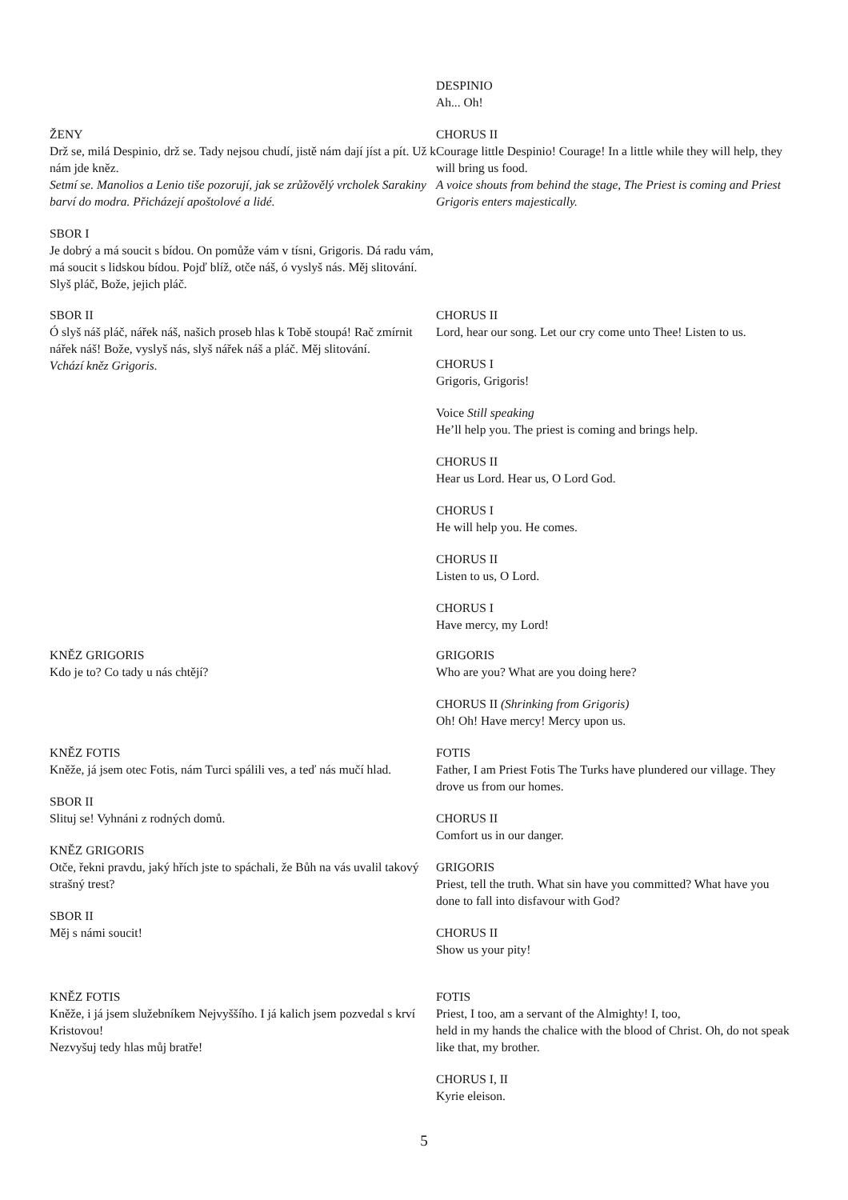DESPINIO
Ah... Oh!
ŽENY
Drž se, milá Despinio, drž se. Tady nejsou chudí, jistě nám dají jíst a pít. Už k nám jde kněz.
Setmí se. Manolios a Lenio tiše pozorují, jak se zrůžovělý vrcholek Sarakiny barví do modra. Přicházejí apoštolové a lidé.
CHORUS II
Courage little Despinio! Courage! In a little while they will help, they will bring us food.
A voice shouts from behind the stage, The Priest is coming and Priest Grigoris enters majestically.
SBOR I
Je dobrý a má soucit s bídou. On pomůže vám v tísni, Grigoris. Dá radu vám, má soucit s lidskou bídou. Pojď blíž, otče náš, ó vyslyš nás. Měj slitování. Slyš pláč, Bože, jejich pláč.
SBOR II
Ó slyš náš pláč, nářek náš, našich proseb hlas k Tobě stoupá! Rač zmírnit nářek náš! Bože, vyslyš nás, slyš nářek náš a pláč. Měj slitování.
Vchází kněz Grigoris.
CHORUS II
Lord, hear our song. Let our cry come unto Thee! Listen to us.
CHORUS I
Grigoris, Grigoris!
Voice Still speaking
He’ll help you. The priest is coming and brings help.
CHORUS II
Hear us Lord. Hear us, O Lord God.
CHORUS I
He will help you. He comes.
CHORUS II
Listen to us, O Lord.
CHORUS I
Have mercy, my Lord!
KNĚZ GRIGORIS
Kdo je to? Co tady u nás chtějí?
GRIGORIS
Who are you? What are you doing here?
CHORUS II (Shrinking from Grigoris)
Oh! Oh! Have mercy! Mercy upon us.
KNĚZ FOTIS
Kněže, já jsem otec Fotis, nám Turci spálili ves, a teď nás mučí hlad.
SBOR II
Slituj se! Vyhnáni z rodných domů.
KNĚZ GRIGORIS
Otče, řekni pravdu, jaký hřích jste to spáchali, že Bůh na vás uvalil takový strašný trest?
SBOR II
Měj s námi soucit!
FOTIS
Father, I am Priest Fotis The Turks have plundered our village. They drove us from our homes.
CHORUS II
Comfort us in our danger.
GRIGORIS
Priest, tell the truth. What sin have you committed? What have you done to fall into disfavour with God?
CHORUS II
Show us your pity!
KNĚZ FOTIS
Kněže, i já jsem služebníkem Nejvyššího. I já kalich jsem pozvedal s krví Kristovou!
Nezvyšuj tedy hlas můj bratře!
FOTIS
Priest, I too, am a servant of the Almighty! I, too,
held in my hands the chalice with the blood of Christ. Oh, do not speak like that, my brother.
CHORUS I, II
Kyrie eleison.
5